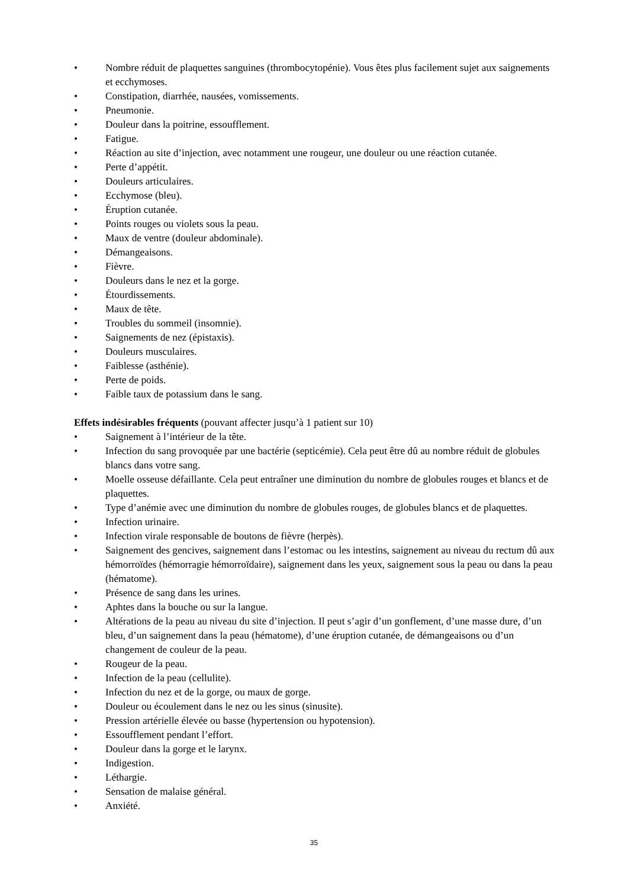• Nombre réduit de plaquettes sanguines (thrombocytopénie). Vous êtes plus facilement sujet aux saignements et ecchymoses.
• Constipation, diarrhée, nausées, vomissements.
• Pneumonie.
• Douleur dans la poitrine, essoufflement.
• Fatigue.
• Réaction au site d’injection, avec notamment une rougeur, une douleur ou une réaction cutanée.
• Perte d’appétit.
• Douleurs articulaires.
• Ecchymose (bleu).
• Éruption cutanée.
• Points rouges ou violets sous la peau.
• Maux de ventre (douleur abdominale).
• Démangeaisons.
• Fièvre.
• Douleurs dans le nez et la gorge.
• Étourdissements.
• Maux de tête.
• Troubles du sommeil (insomnie).
• Saignements de nez (épistaxis).
• Douleurs musculaires.
• Faiblesse (asthénie).
• Perte de poids.
• Faible taux de potassium dans le sang.
Effets indésirables fréquents (pouvant affecter jusqu’à 1 patient sur 10)
• Saignement à l’intérieur de la tête.
• Infection du sang provoquée par une bactérie (septicémie). Cela peut être dû au nombre réduit de globules blancs dans votre sang.
• Moelle osseuse défaillante. Cela peut entraîner une diminution du nombre de globules rouges et blancs et de plaquettes.
• Type d’anémie avec une diminution du nombre de globules rouges, de globules blancs et de plaquettes.
• Infection urinaire.
• Infection virale responsable de boutons de fièvre (herpès).
• Saignement des gencives, saignement dans l’estomac ou les intestins, saignement au niveau du rectum dû aux hémorroïdes (hémorragie hémorroïdaire), saignement dans les yeux, saignement sous la peau ou dans la peau (hématome).
• Présence de sang dans les urines.
• Aphtes dans la bouche ou sur la langue.
• Altérations de la peau au niveau du site d’injection. Il peut s’agir d’un gonflement, d’une masse dure, d’un bleu, d’un saignement dans la peau (hématome), d’une éruption cutanée, de démangeaisons ou d’un changement de couleur de la peau.
• Rougeur de la peau.
• Infection de la peau (cellulite).
• Infection du nez et de la gorge, ou maux de gorge.
• Douleur ou écoulement dans le nez ou les sinus (sinusite).
• Pression artérielle élevée ou basse (hypertension ou hypotension).
• Essoufflement pendant l’effort.
• Douleur dans la gorge et le larynx.
• Indigestion.
• Léthargie.
• Sensation de malaise général.
• Anxiété.
35